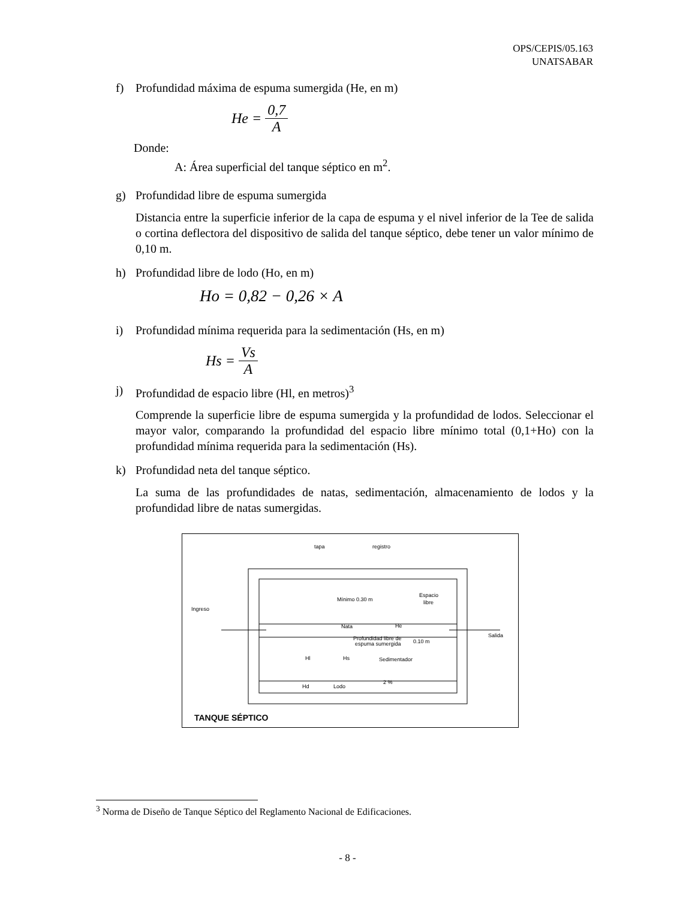OPS/CEPIS/05.163
UNATSABAR
f) Profundidad máxima de espuma sumergida (He, en m)
He = 0,7 A
Donde:
A: Área superficial del tanque séptico en m<sup>2</sup>.
g) Profundidad libre de espuma sumergida
Distancia entre la superficie inferior de la capa de espuma y el nivel inferior de la Tee de salida o cortina deflectora del dispositivo de salida del tanque séptico, debe tener un valor mínimo de 0,10 m.
h) Profundidad libre de lodo (Ho, en m)
Ho = 0,82 − 0,26 × A
i) Profundidad mínima requerida para la sedimentación (Hs, en m)
Hs = Vs A
j) Profundidad de espacio libre (Hl, en metros)<sup>3</sup>
Comprende la superficie libre de espuma sumergida y la profundidad de lodos. Seleccionar el mayor valor, comparando la profundidad del espacio libre mínimo total (0,1+Ho) con la profundidad mínima requerida para la sedimentación (Hs).
k) Profundidad neta del tanque séptico.
La suma de las profundidades de natas, sedimentación, almacenamiento de lodos y la profundidad libre de natas sumergidas.
tapa
registro
Ingreso
Mínimo 0.30 m
Espacio
libre
Nata
He
Profundidad libre de
espuma sumergida
0.10 m
Salida
Hl
Hs
Sedimentador
Hd
Lodo
2 %
TANQUE SÉPTICO
<sup>3</sup> Norma de Diseño de Tanque Séptico del Reglamento Nacional de Edificaciones.
- 8 -